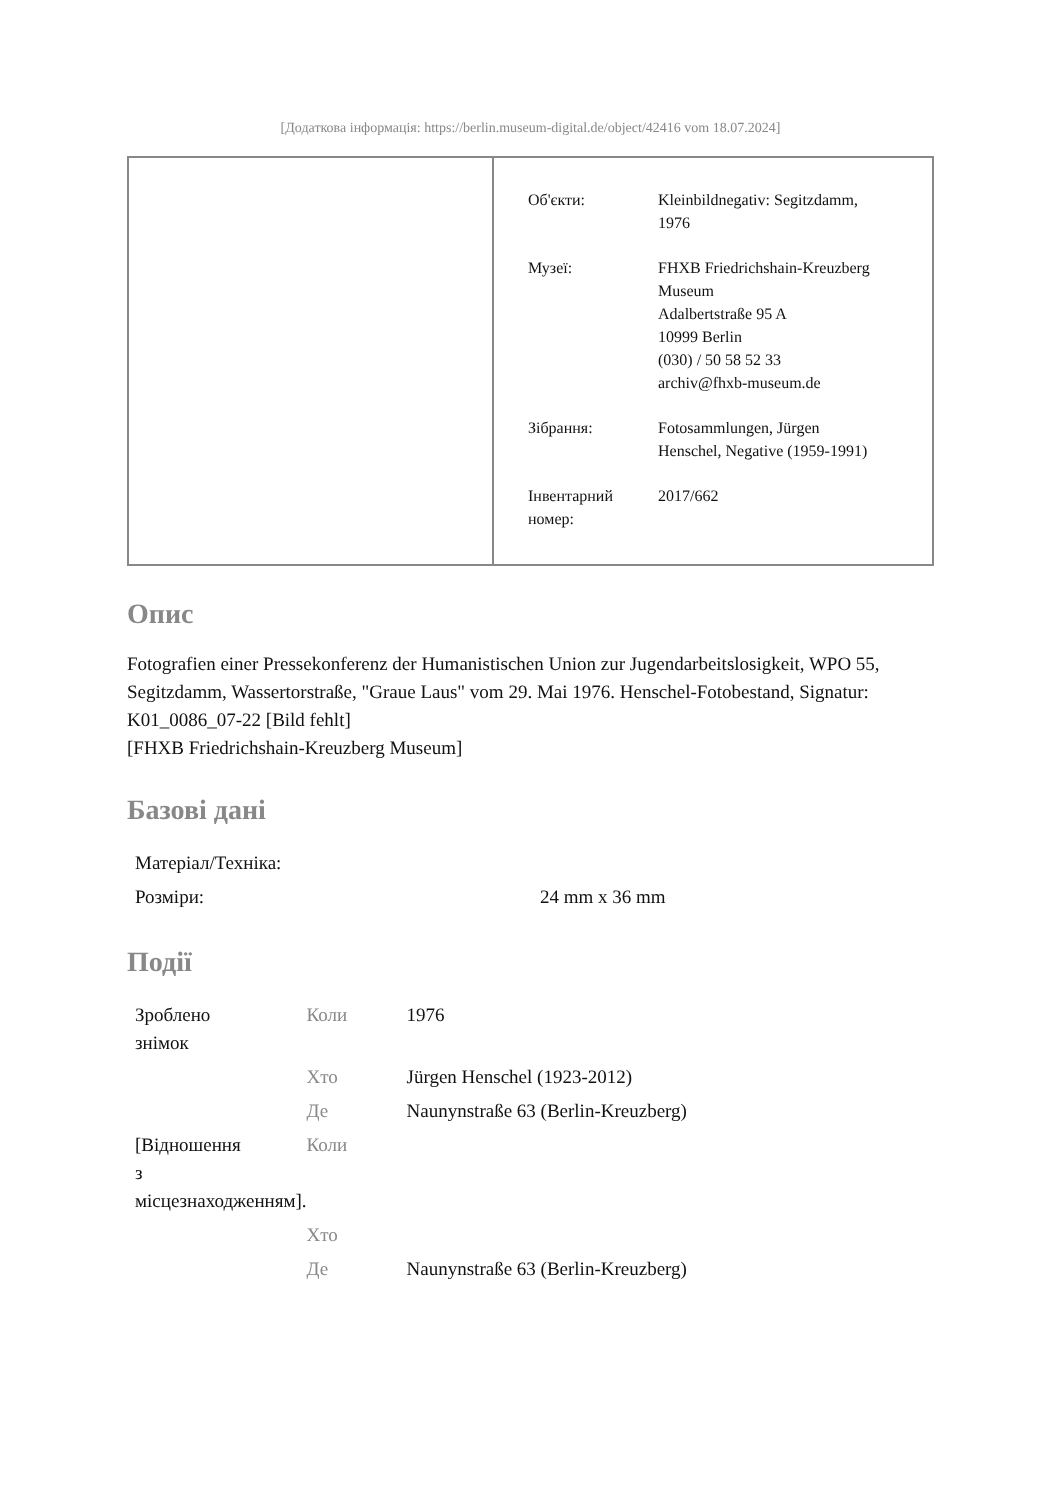[Додаткова інформація: https://berlin.museum-digital.de/object/42416 vom 18.07.2024]
| Об'єкти: | Kleinbildnegativ: Segitzdamm, 1976 |
| Музеї: | FHXB Friedrichshain-Kreuzberg Museum Adalbertstraße 95 A 10999 Berlin (030) / 50 58 52 33 archiv@fhxb-museum.de |
| Зібрання: | Fotosammlungen, Jürgen Henschel, Negative (1959-1991) |
| Інвентарний номер: | 2017/662 |
Опис
Fotografien einer Pressekonferenz der Humanistischen Union zur Jugendarbeitslosigkeit, WPO 55, Segitzdamm, Wassertorstraße, "Graue Laus" vom 29. Mai 1976. Henschel-Fotobestand, Signatur: K01_0086_07-22 [Bild fehlt]
[FHXB Friedrichshain-Kreuzberg Museum]
Базові дані
| Матеріал/Техніка: | |
| Розміри: | 24 mm x 36 mm |
Події
| Зроблено знімок | Коли | 1976 |
| | Хто | Jürgen Henschel (1923-2012) |
| | Де | Naunynstraße 63 (Berlin-Kreuzberg) |
| [Відношення з місцезнаходженням]. | Коли | |
| | Хто | |
| | Де | Naunynstraße 63 (Berlin-Kreuzberg) |